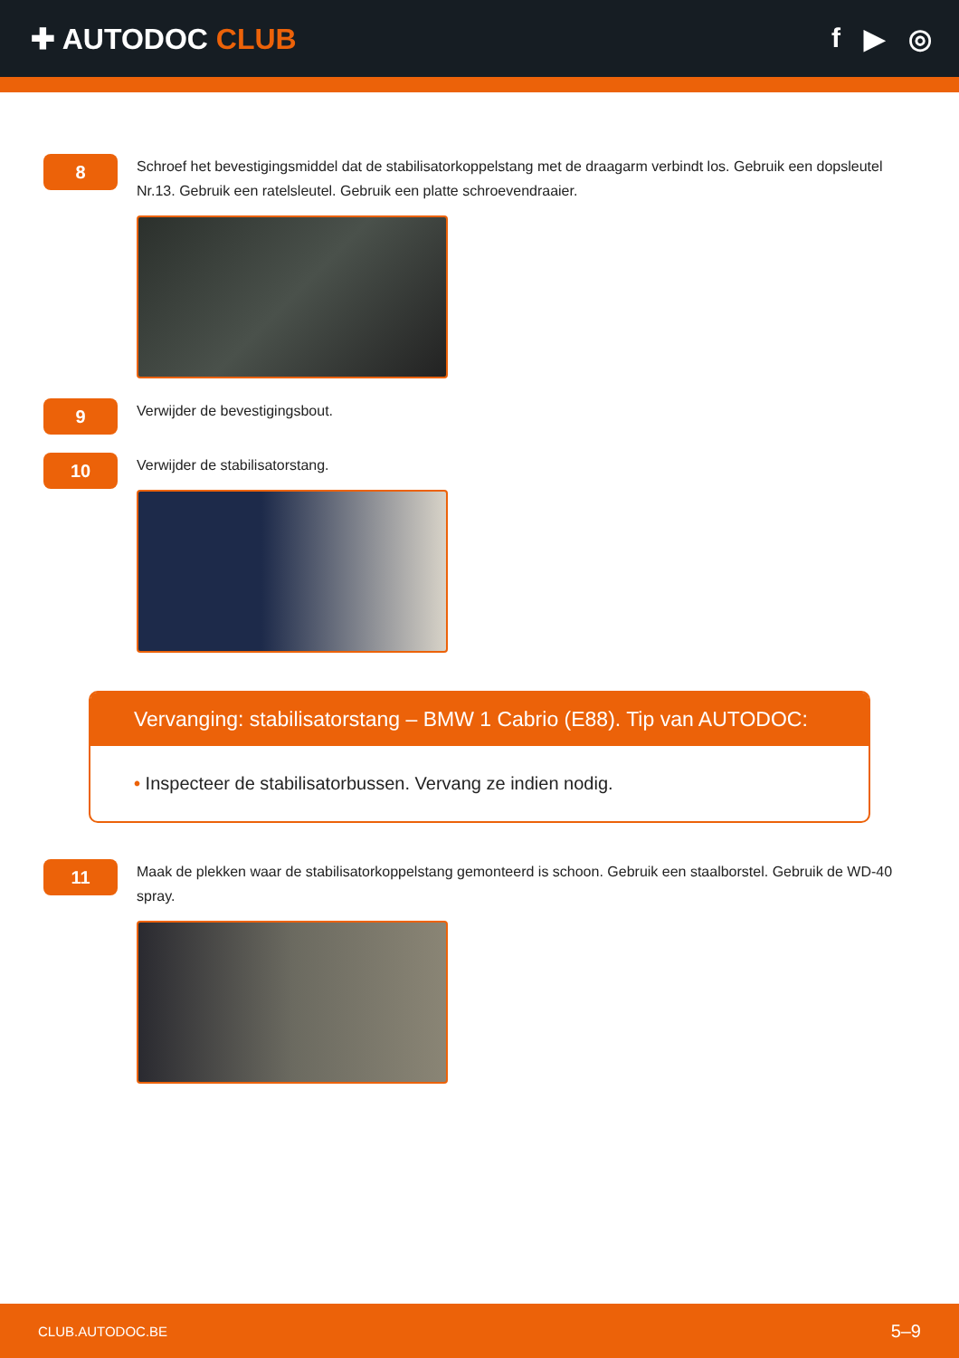✚ AUTODOC CLUB f ▶ ◎
8
Schroef het bevestigingsmiddel dat de stabilisatorkoppelstang met de draagarm verbindt los. Gebruik een dopsleutel Nr.13. Gebruik een ratelsleutel. Gebruik een platte schroevendraaier.
9
Verwijder de bevestigingsbout.
10
Verwijder de stabilisatorstang.
Vervanging: stabilisatorstang – BMW 1 Cabrio (E88). Tip van AUTODOC:
• Inspecteer de stabilisatorbussen. Vervang ze indien nodig.
11
Maak de plekken waar de stabilisatorkoppelstang gemonteerd is schoon. Gebruik een staalborstel. Gebruik de WD-40 spray.
CLUB.AUTODOC.BE 5–9